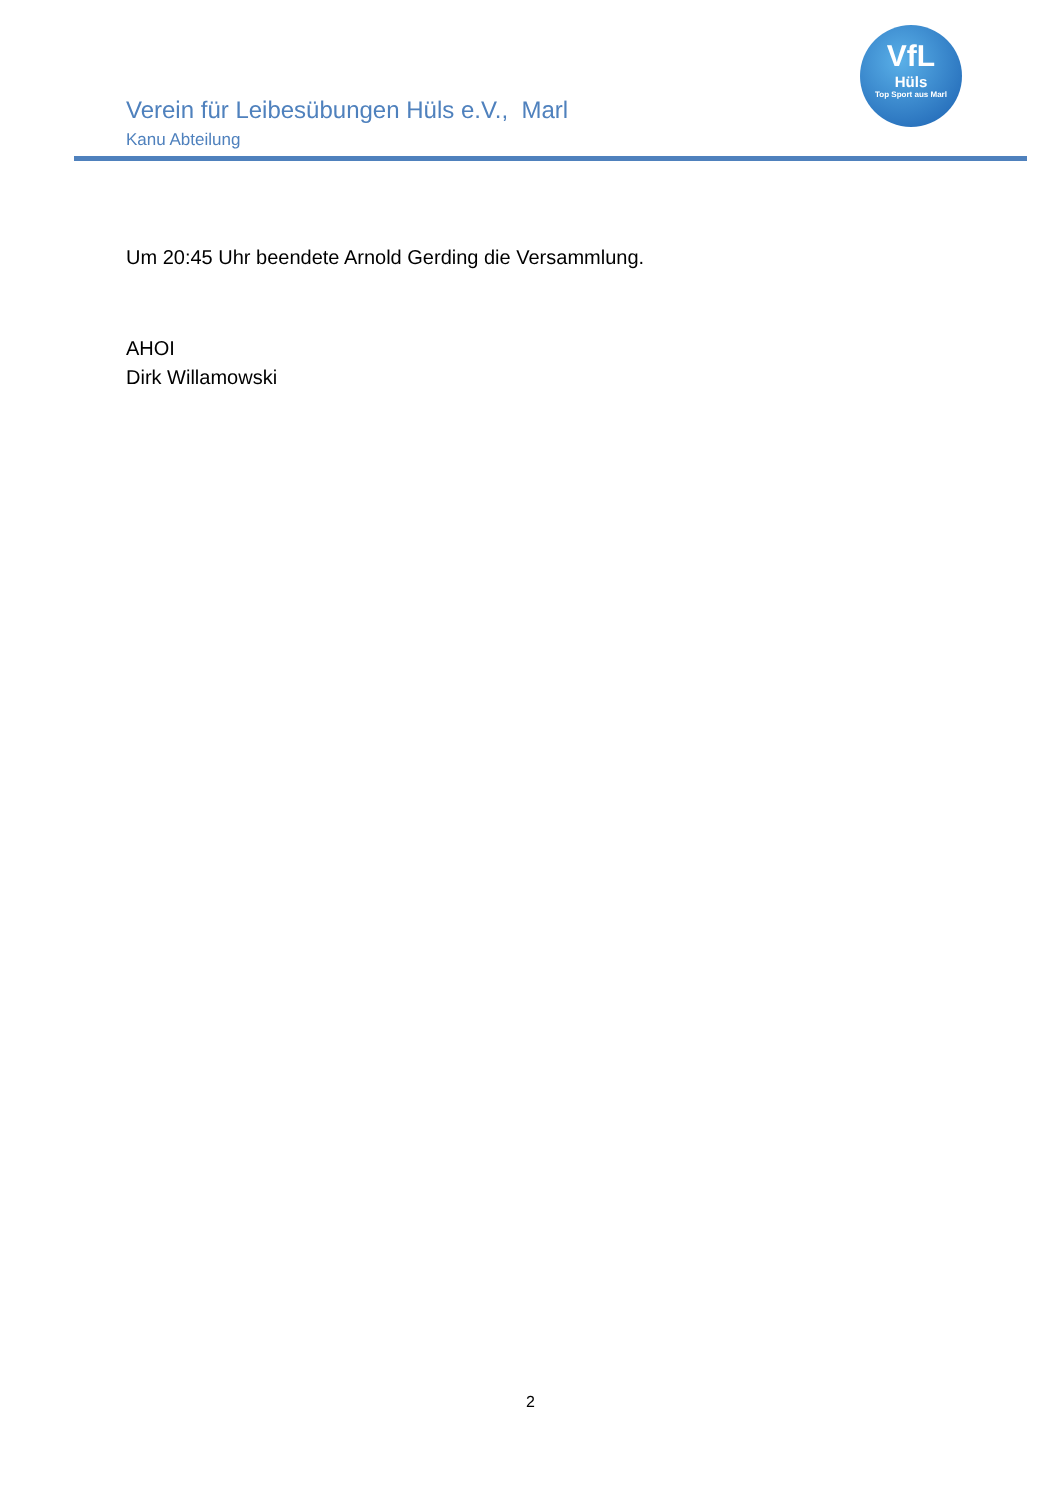Verein für Leibesübungen Hüls e.V., Marl
Kanu Abteilung
VfL
Hüls
Top Sport aus Marl
Um 20:45 Uhr beendete Arnold Gerding die Versammlung.
AHOI
Dirk Willamowski
2